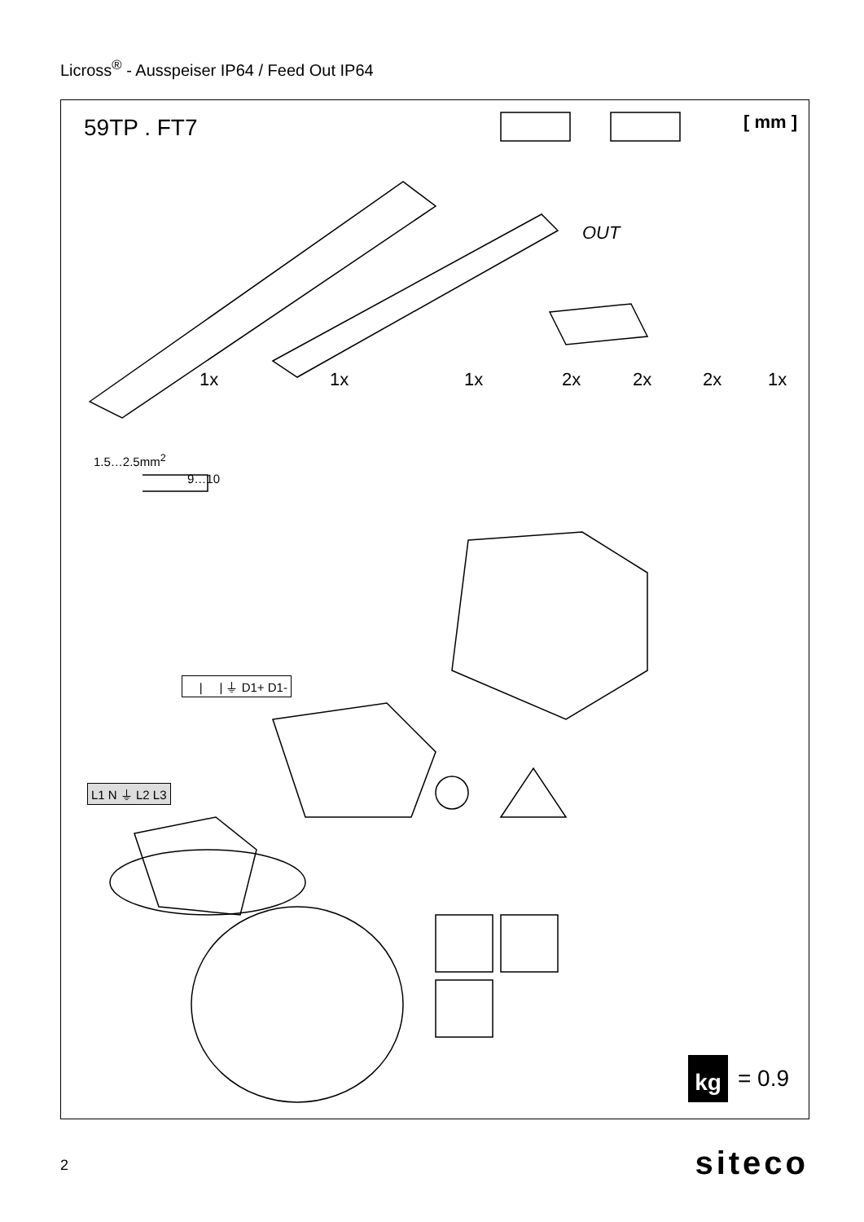Licross<sup>®</sup> - Ausspeiser IP64 / Feed Out IP64
59TP . FT7 [ mm ]
1x 1x 1x 2x 2x 2x 1x
1.5…2.5mm<sup>2</sup>
9…10
| | ⏚ D1+ D1-
L1 N ⏚ L2 L3
OUT
kg = 0.9
2 siteco